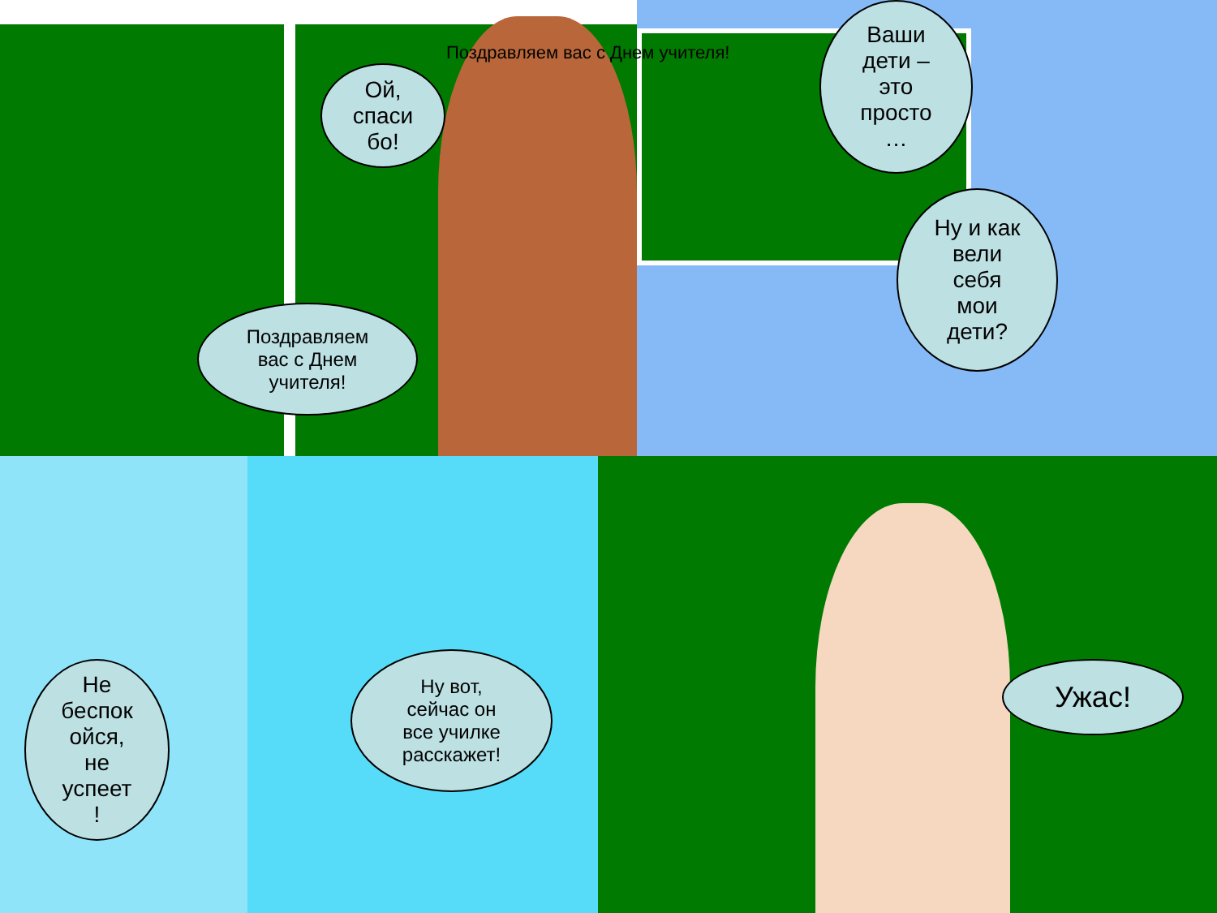Поздравляем вас с Днем учителя!
Ой,
спаси
бо!
Поздравляем
вас с Днем
учителя!
Ваши
дети –
это
просто
…
Ну и как
вели
себя
мои
дети?
Не
беспок
ойся,
не
успеет
!
Ну вот,
сейчас он
все училке
расскажет!
Ужас!